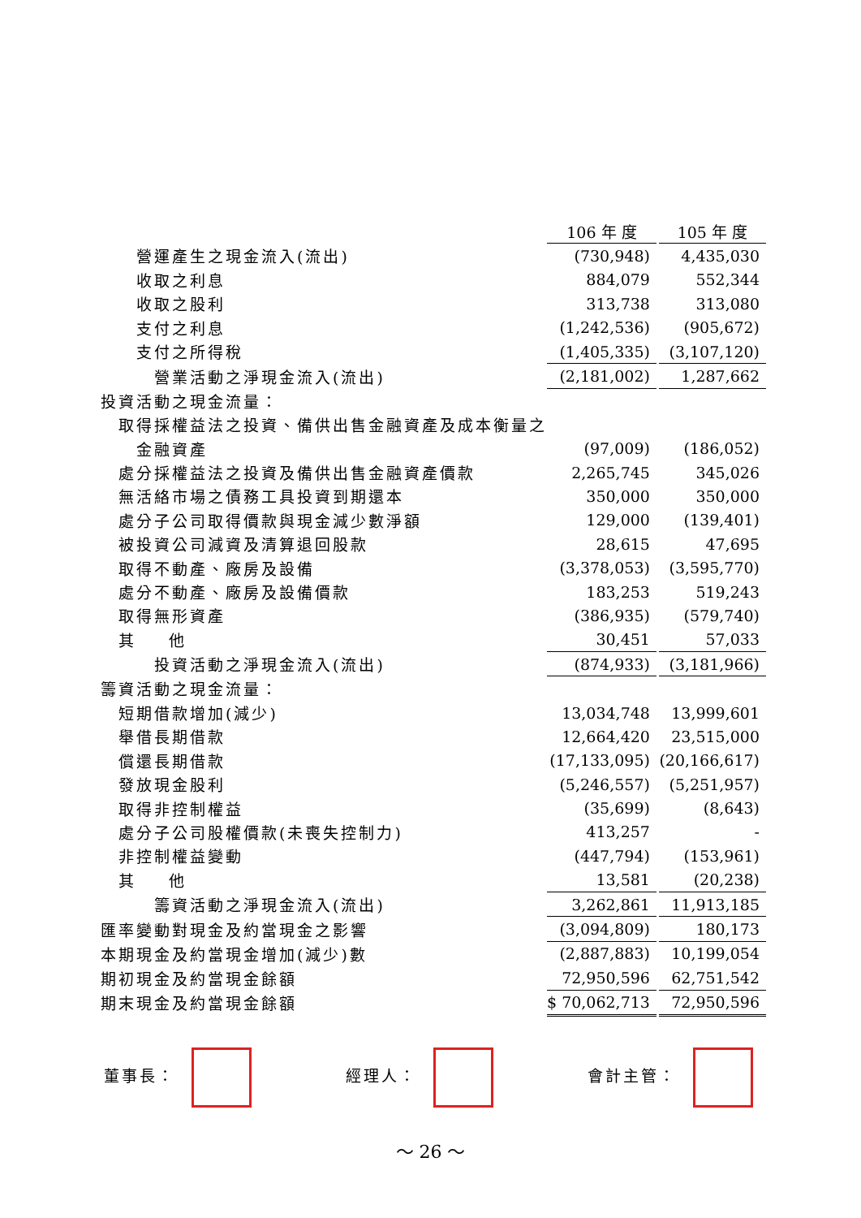| | 106 年 度 | | 105 年 度 |
| 營運產生之現金流入(流出) | (730,948) | | 4,435,030 |
| 收取之利息 | 884,079 | | 552,344 |
| 收取之股利 | 313,738 | | 313,080 |
| 支付之利息 | (1,242,536) | | (905,672) |
| 支付之所得稅 | (1,405,335) | | (3,107,120) |
| 營業活動之淨現金流入(流出) | (2,181,002) | | 1,287,662 |
| 投資活動之現金流量： | | | |
| 取得採權益法之投資、備供出售金融資產及成本衡量之 | | | |
| 金融資產 | (97,009) | | (186,052) |
| 處分採權益法之投資及備供出售金融資產價款 | 2,265,745 | | 345,026 |
| 無活絡市場之債務工具投資到期還本 | 350,000 | | 350,000 |
| 處分子公司取得價款與現金減少數淨額 | 129,000 | | (139,401) |
| 被投資公司減資及清算退回股款 | 28,615 | | 47,695 |
| 取得不動產、廠房及設備 | (3,378,053) | | (3,595,770) |
| 處分不動產、廠房及設備價款 | 183,253 | | 519,243 |
| 取得無形資產 | (386,935) | | (579,740) |
| 其 他 | 30,451 | | 57,033 |
| 投資活動之淨現金流入(流出) | (874,933) | | (3,181,966) |
| 籌資活動之現金流量： | | | |
| 短期借款增加(減少) | 13,034,748 | | 13,999,601 |
| 舉借長期借款 | 12,664,420 | | 23,515,000 |
| 償還長期借款 | (17,133,095) | | (20,166,617) |
| 發放現金股利 | (5,246,557) | | (5,251,957) |
| 取得非控制權益 | (35,699) | | (8,643) |
| 處分子公司股權價款(未喪失控制力) | 413,257 | | - |
| 非控制權益變動 | (447,794) | | (153,961) |
| 其 他 | 13,581 | | (20,238) |
| 籌資活動之淨現金流入(流出) | 3,262,861 | | 11,913,185 |
| 匯率變動對現金及約當現金之影響 | (3,094,809) | | 180,173 |
| 本期現金及約當現金增加(減少)數 | (2,887,883) | | 10,199,054 |
| 期初現金及約當現金餘額 | 72,950,596 | | 62,751,542 |
| 期末現金及約當現金餘額 | $ 70,062,713 | | 72,950,596 |
董事長： 經理人： 會計主管：
～ 26 ～